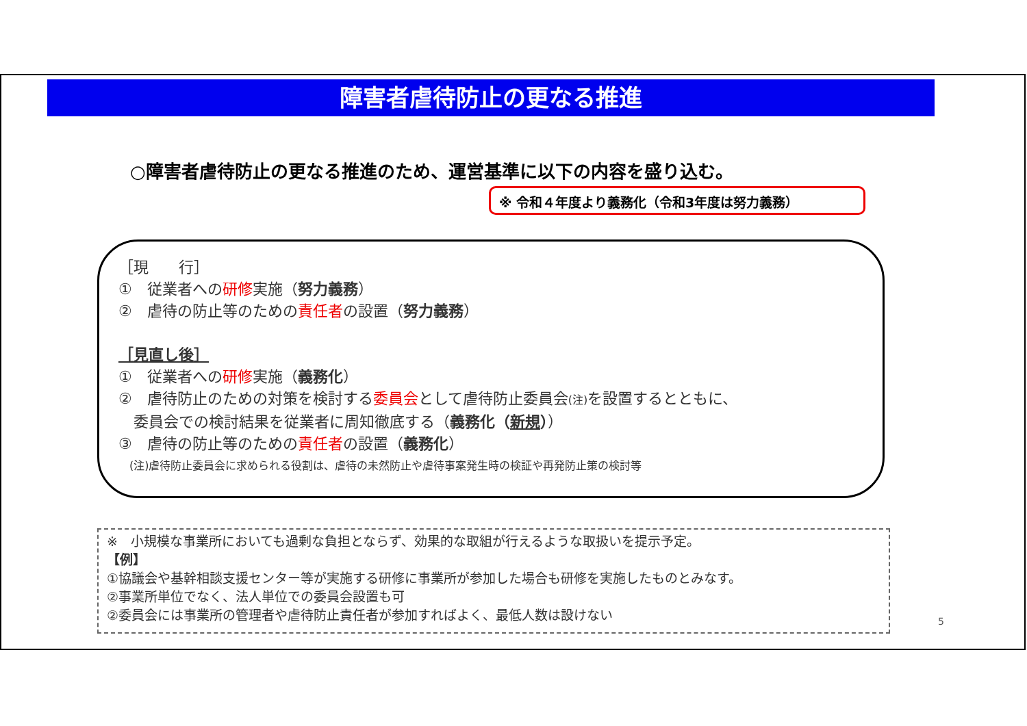障害者虐待防止の更なる推進
○障害者虐待防止の更なる推進のため、運営基準に以下の内容を盛り込む。
※ 令和４年度より義務化（令和3年度は努力義務）
［現　　行］
①　従業者への研修実施（努力義務）
②　虐待の防止等のための責任者の設置（努力義務）
［見直し後］
①　従業者への研修実施（義務化）
②　虐待防止のための対策を検討する委員会として虐待防止委員会(注) を設置するとともに、
　委員会での検討結果を従業者に周知徹底する（義務化（新規））
③　虐待の防止等のための責任者の設置（義務化）
　(注)虐待防止委員会に求められる役割は、虐待の未然防止や虐待事案発生時の検証や再発防止策の検討等
※　小規模な事業所においても過剰な負担とならず、効果的な取組が行えるような取扱いを提示予定。
【例】
①協議会や基幹相談支援センター等が実施する研修に事業所が参加した場合も研修を実施したものとみなす。
②事業所単位でなく、法人単位での委員会設置も可
②委員会には事業所の管理者や虐待防止責任者が参加すればよく、最低人数は設けない
5